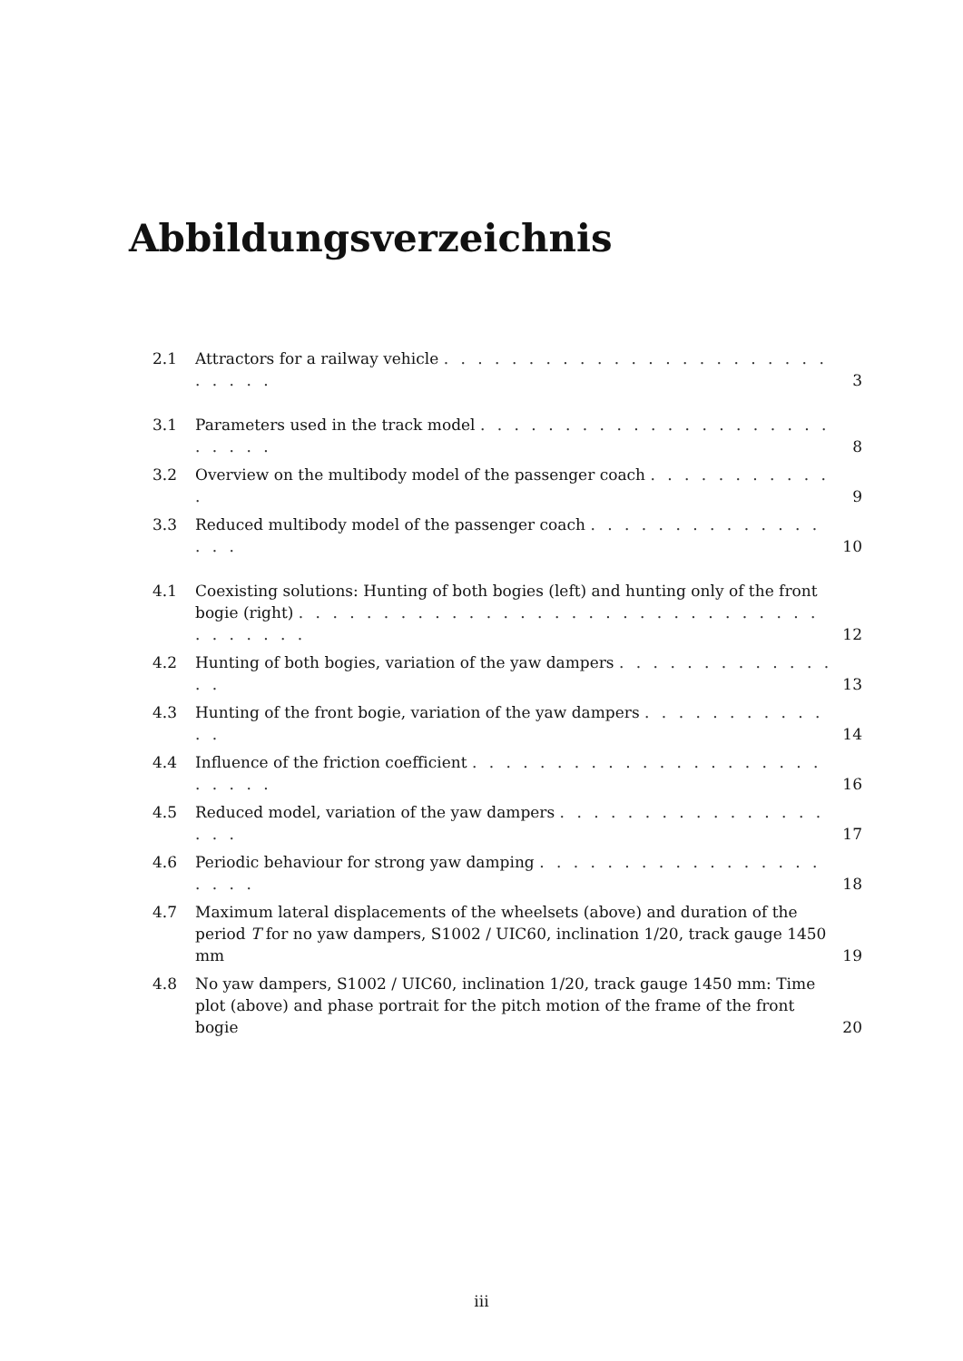Abbildungsverzeichnis
2.1 Attractors for a railway vehicle . . . . . . . . . . . . . . . . . . . . . . . . . . . . 3
3.1 Parameters used in the track model . . . . . . . . . . . . . . . . . . . . . . . . . . 8
3.2 Overview on the multibody model of the passenger coach . . . . . . . . . . . . 9
3.3 Reduced multibody model of the passenger coach . . . . . . . . . . . . . . . . . 10
4.1 Coexisting solutions: Hunting of both bogies (left) and hunting only of the front bogie (right) . . . . . . . . . . . . . . . . . . . . . . . . . . . . . . . . . . . . . . 12
4.2 Hunting of both bogies, variation of the yaw dampers . . . . . . . . . . . . . . . 13
4.3 Hunting of the front bogie, variation of the yaw dampers . . . . . . . . . . . . . 14
4.4 Influence of the friction coefficient . . . . . . . . . . . . . . . . . . . . . . . . . . 16
4.5 Reduced model, variation of the yaw dampers . . . . . . . . . . . . . . . . . . . 17
4.6 Periodic behaviour for strong yaw damping . . . . . . . . . . . . . . . . . . . . . 18
4.7 Maximum lateral displacements of the wheelsets (above) and duration of the period T for no yaw dampers, S1002 / UIC60, inclination 1/20, track gauge 1450 mm 19
4.8 No yaw dampers, S1002 / UIC60, inclination 1/20, track gauge 1450 mm: Time plot (above) and phase portrait for the pitch motion of the frame of the front bogie 20
iii